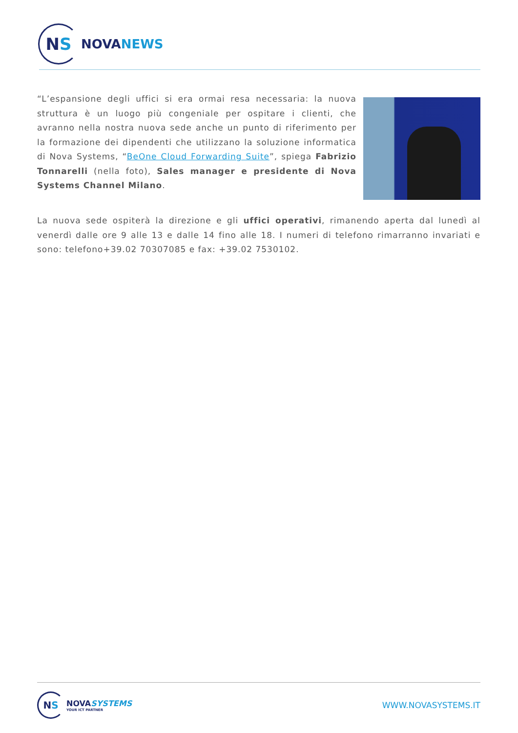N S
NOVANEWS
“L’espansione degli uffici si era ormai resa necessaria: la nuova struttura è un luogo più congeniale per ospitare i clienti, che avranno nella nostra nuova sede anche un punto di riferimento per la formazione dei dipendenti che utilizzano la soluzione informatica di Nova Systems, “BeOne Cloud Forwarding Suite”, spiega Fabrizio Tonnarelli (nella foto), Sales manager e presidente di Nova Systems Channel Milano.
La nuova sede ospiterà la direzione e gli uffici operativi, rimanendo aperta dal lunedì al venerdì dalle ore 9 alle 13 e dalle 14 fino alle 18. I numeri di telefono rimarranno invariati e sono: telefono+39.02 70307085 e fax: +39.02 7530102.
N S
NOVASYSTEMS
YOUR ICT PARTNER
WWW.NOVASYSTEMS.IT